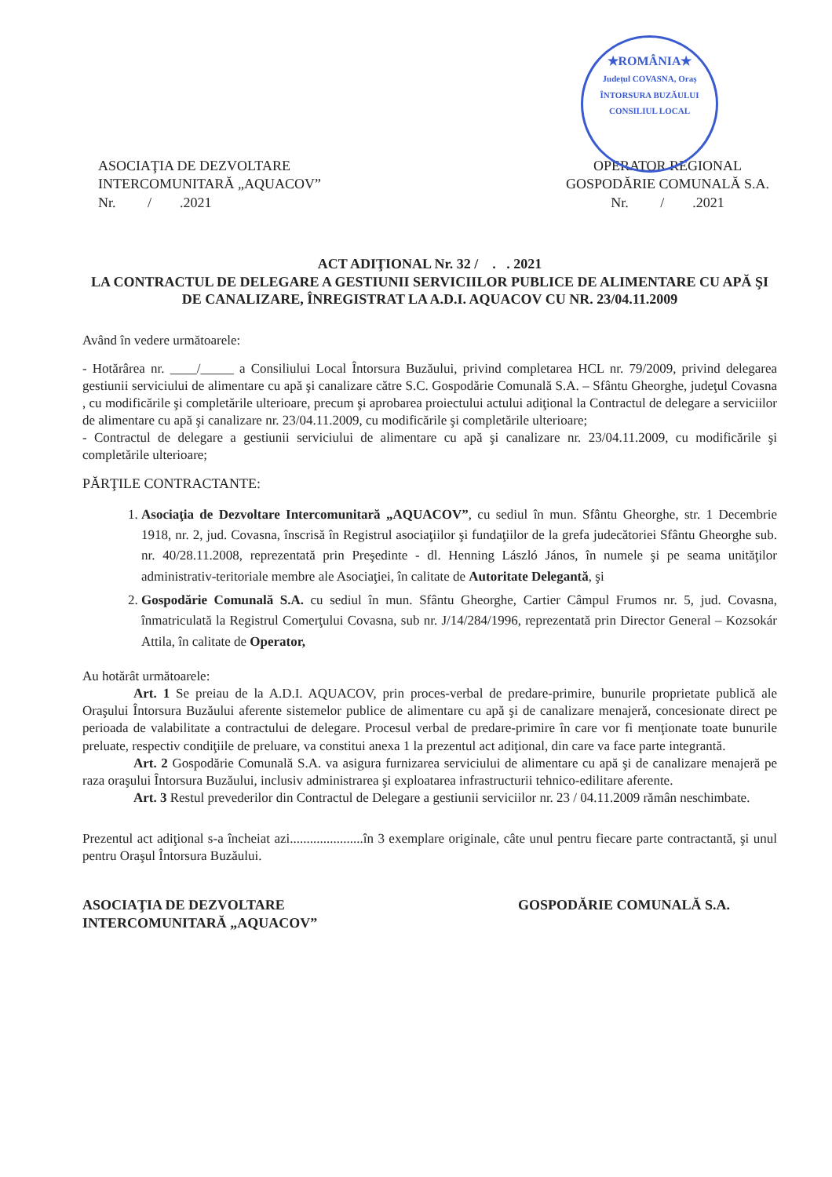★ROMÂNIA★
Județul COVASNA, Oraș ÎNTORSURA BUZĂULUI
CONSILIUL LOCAL
ASOCIAŢIA DE DEZVOLTARE
INTERCOMUNITARĂ „AQUACOV”
Nr. / .2021
OPERATOR REGIONAL
GOSPODĂRIE COMUNALĂ S.A.
Nr. / .2021
ACT ADIŢIONAL Nr. 32 / . . 2021
LA CONTRACTUL DE DELEGARE A GESTIUNII SERVICIILOR PUBLICE DE ALIMENTARE CU APĂ ŞI DE CANALIZARE, ÎNREGISTRAT LA A.D.I. AQUACOV CU NR. 23/04.11.2009
Având în vedere următoarele:
- Hotărârea nr. ____/_____ a Consiliului Local Întorsura Buzăului, privind completarea HCL nr. 79/2009, privind delegarea gestiunii serviciului de alimentare cu apă şi canalizare către S.C. Gospodărie Comunală S.A. – Sfântu Gheorghe, judeţul Covasna , cu modificările şi completările ulterioare, precum şi aprobarea proiectului actului adiţional la Contractul de delegare a serviciilor de alimentare cu apă şi canalizare nr. 23/04.11.2009, cu modificările şi completările ulterioare;
- Contractul de delegare a gestiunii serviciului de alimentare cu apă şi canalizare nr. 23/04.11.2009, cu modificările şi completările ulterioare;
PĂRŢILE CONTRACTANTE:
1. Asociaţia de Dezvoltare Intercomunitară „AQUACOV”, cu sediul în mun. Sfântu Gheorghe, str. 1 Decembrie 1918, nr. 2, jud. Covasna, înscrisă în Registrul asociaţiilor şi fundaţiilor de la grefa judecătoriei Sfântu Gheorghe sub. nr. 40/28.11.2008, reprezentată prin Preşedinte - dl. Henning László János, în numele şi pe seama unităţilor administrativ-teritoriale membre ale Asociaţiei, în calitate de Autoritate Delegantă, şi
2. Gospodărie Comunală S.A. cu sediul în mun. Sfântu Gheorghe, Cartier Câmpul Frumos nr. 5, jud. Covasna, înmatriculată la Registrul Comerţului Covasna, sub nr. J/14/284/1996, reprezentată prin Director General – Kozsokár Attila, în calitate de Operator,
Au hotărât următoarele:
Art. 1 Se preiau de la A.D.I. AQUACOV, prin proces-verbal de predare-primire, bunurile proprietate publică ale Oraşului Întorsura Buzăului aferente sistemelor publice de alimentare cu apă şi de canalizare menajeră, concesionate direct pe perioada de valabilitate a contractului de delegare. Procesul verbal de predare-primire în care vor fi menţionate toate bunurile preluate, respectiv condiţiile de preluare, va constitui anexa 1 la prezentul act adiţional, din care va face parte integrantă.
Art. 2 Gospodărie Comunală S.A. va asigura furnizarea serviciului de alimentare cu apă şi de canalizare menajeră pe raza oraşului Întorsura Buzăului, inclusiv administrarea şi exploatarea infrastructurii tehnico-edilitare aferente.
Art. 3 Restul prevederilor din Contractul de Delegare a gestiunii serviciilor nr. 23 / 04.11.2009 rămân neschimbate.
Prezentul act adiţional s-a încheiat azi......................în 3 exemplare originale, câte unul pentru fiecare parte contractantă, şi unul pentru Oraşul Întorsura Buzăului.
ASOCIAŢIA DE DEZVOLTARE
INTERCOMUNITARĂ „AQUACOV”
GOSPODĂRIE COMUNALĂ S.A.